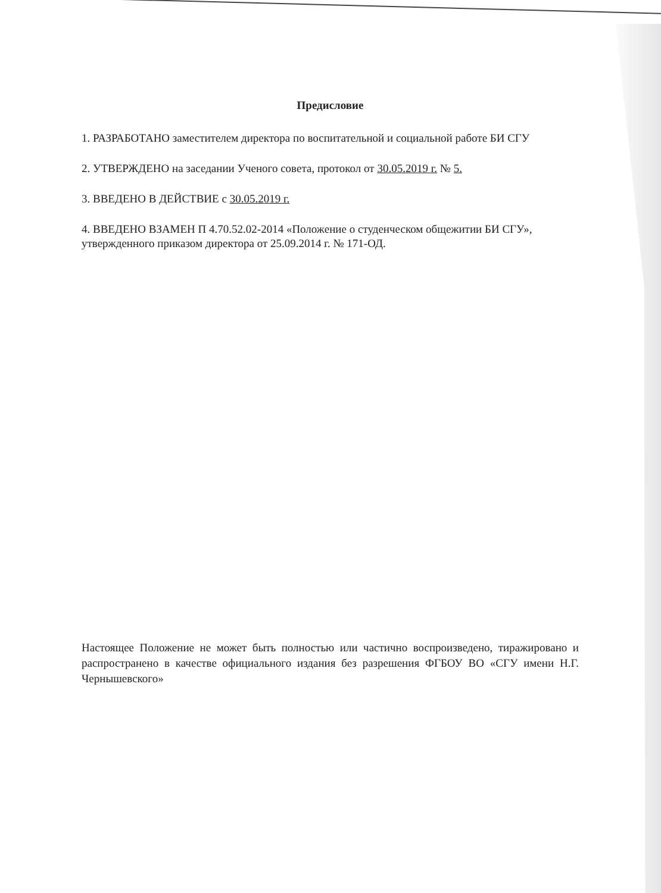Предисловие
1. РАЗРАБОТАНО заместителем директора по воспитательной и социальной работе БИ СГУ
2. УТВЕРЖДЕНО на заседании Ученого совета, протокол от 30.05.2019 г. № 5.
3. ВВЕДЕНО В ДЕЙСТВИЕ с 30.05.2019 г.
4. ВВЕДЕНО ВЗАМЕН П 4.70.52.02-2014 «Положение о студенческом общежитии БИ СГУ», утвержденного приказом директора от 25.09.2014 г. № 171-ОД.
Настоящее Положение не может быть полностью или частично воспроизведено, тиражировано и распространено в качестве официального издания без разрешения ФГБОУ ВО «СГУ имени Н.Г. Чернышевского»